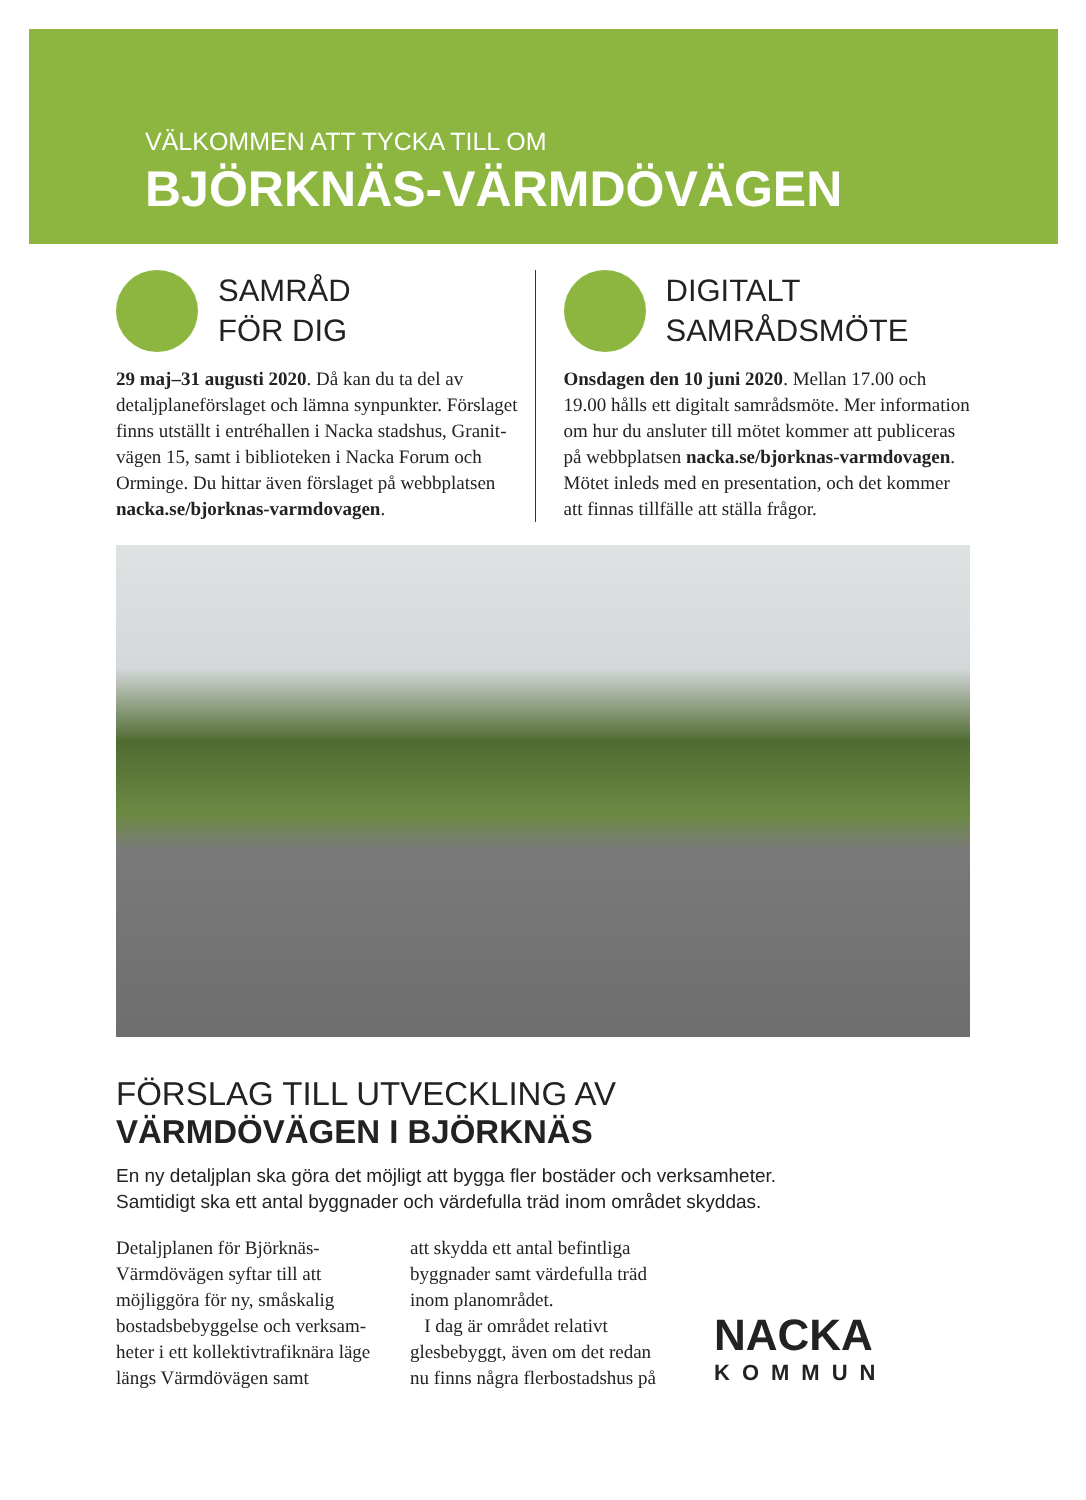VÄLKOMMEN ATT TYCKA TILL OM
BJÖRKNÄS-VÄRMDÖVÄGEN
SAMRÅD
FÖR DIG
29 maj–31 augusti 2020. Då kan du ta del av detaljplaneförslaget och lämna synpunkter. Förslaget finns utställt i entréhallen i Nacka stadshus, Granit­vägen 15, samt i biblioteken i Nacka Forum och Orminge. Du hittar även förslaget på webbplatsen nacka.se/bjorknas-varmdovagen.
DIGITALT
SAMRÅDSMÖTE
Onsdagen den 10 juni 2020. Mellan 17.00 och 19.00 hålls ett digitalt samrådsmöte. Mer informa­tion om hur du ansluter till mötet kommer att publiceras på webbplatsen nacka.se/bjorknas-varmdovagen. Mötet inleds med en presentation, och det kommer att finnas tillfälle att ställa frågor.
FÖRSLAG TILL UTVECKLING AV
VÄRMDÖVÄGEN I BJÖRKNÄS
En ny detaljplan ska göra det möjligt att bygga fler bostäder och verksamheter.
Samtidigt ska ett antal byggnader och värdefulla träd inom området skyddas.
Detaljplanen för Björknäs-Värmdövägen syftar till att möjliggöra för ny, småskalig bostadsbebyggelse och verksam­heter i ett kollektivtrafiknära läge längs Värmdövägen samt
att skydda ett antal befintliga byggnader samt värdefulla träd inom planområdet.
I dag är området relativt glesbebyggt, även om det redan nu finns några flerbostadshus på
NACKA
KOMMUN